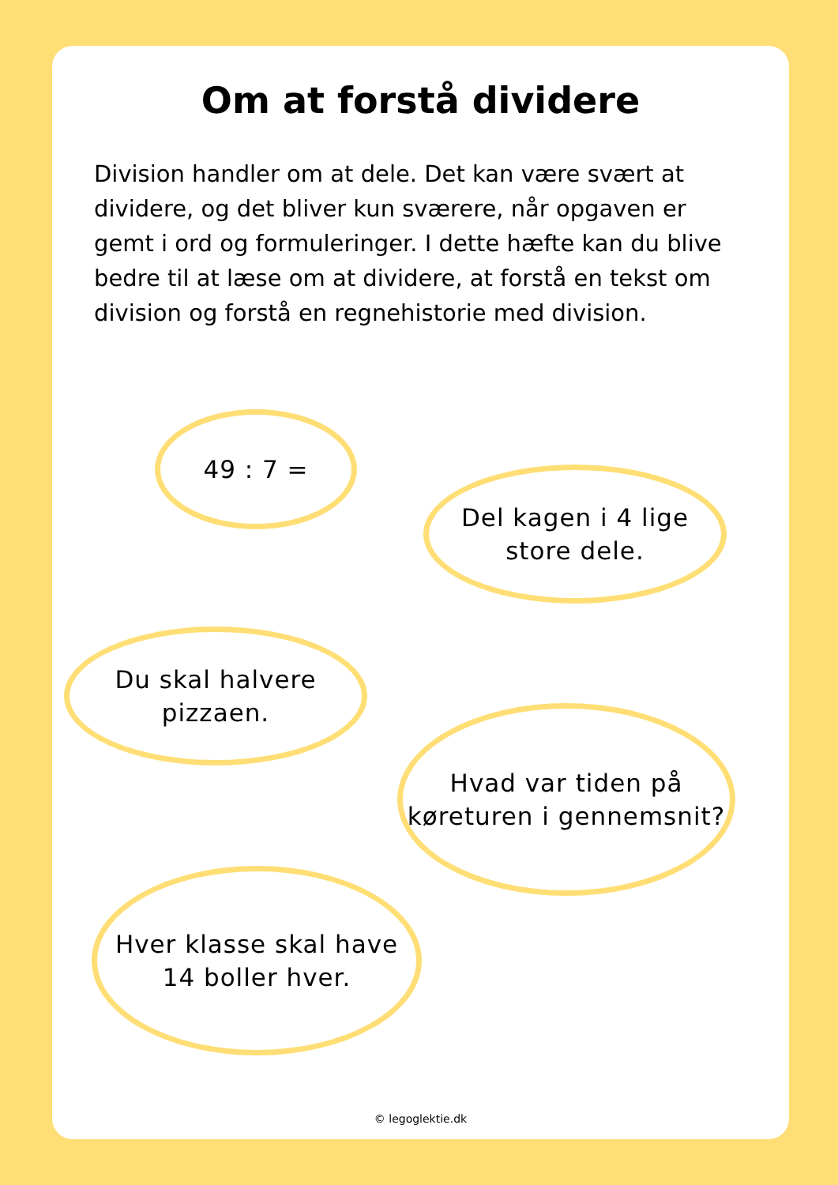Om at forstå dividere
Division handler om at dele. Det kan være svært at dividere, og det bliver kun sværere, når opgaven er gemt i ord og formuleringer. I dette hæfte kan du blive bedre til at læse om at dividere, at forstå en tekst om division og forstå en regnehistorie med division.
49 : 7 =
Del kagen i 4 lige
store dele.
Du skal halvere
pizzaen.
Hvad var tiden på
køreturen i gennemsnit?
Hver klasse skal have
14 boller hver.
© legoglektie.dk